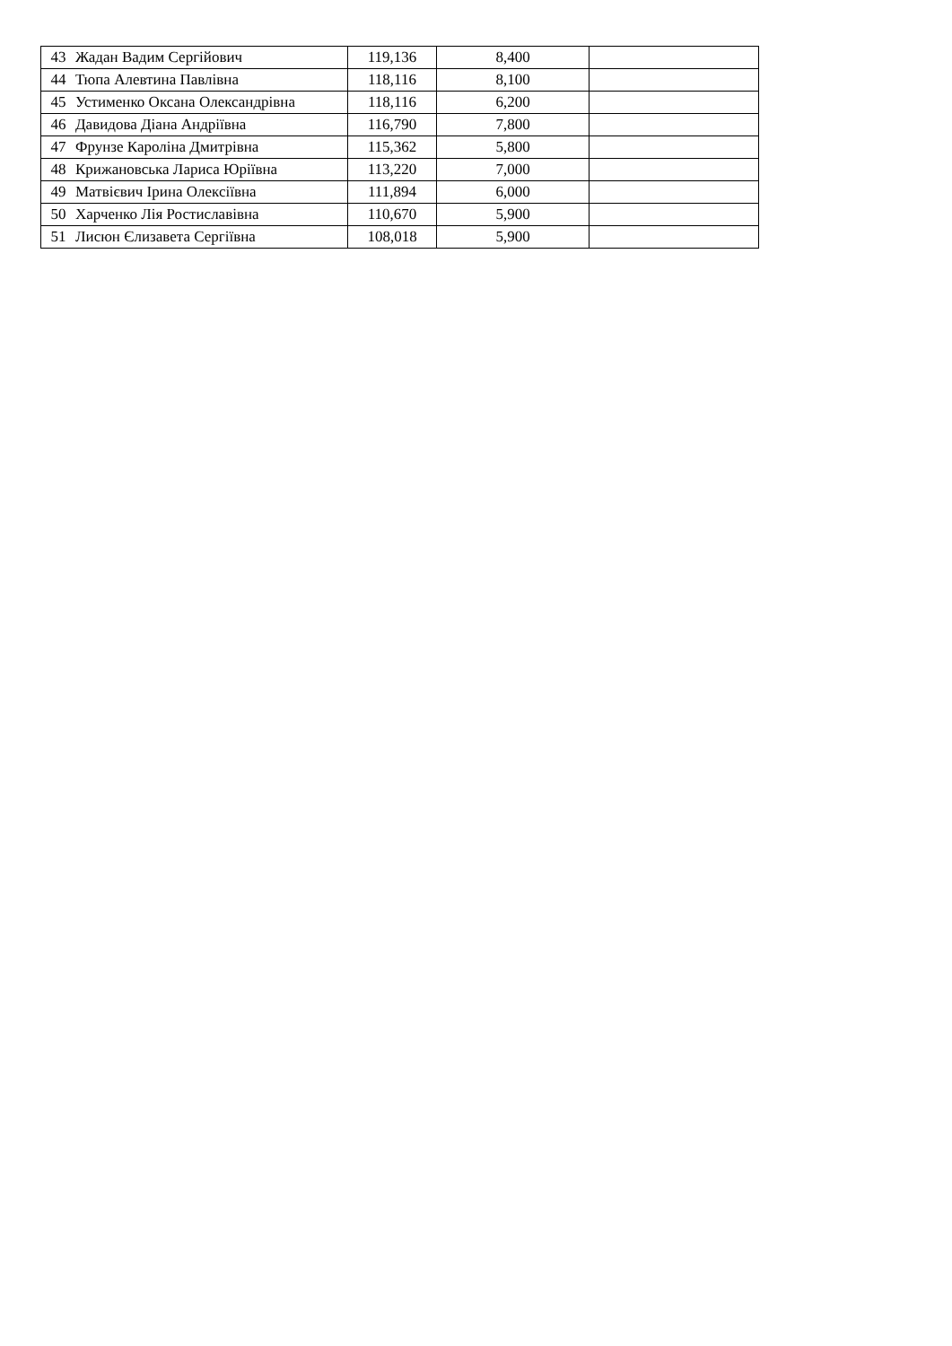| 43 | Жадан Вадим Сергійович | 119,136 | 8,400 | |
| 44 | Тюпа Алевтина Павлівна | 118,116 | 8,100 | |
| 45 | Устименко Оксана Олександрівна | 118,116 | 6,200 | |
| 46 | Давидова Діана Андріївна | 116,790 | 7,800 | |
| 47 | Фрунзе Кароліна Дмитрівна | 115,362 | 5,800 | |
| 48 | Крижановська Лариса Юріївна | 113,220 | 7,000 | |
| 49 | Матвієвич Ірина Олексіївна | 111,894 | 6,000 | |
| 50 | Харченко Лія Ростиславівна | 110,670 | 5,900 | |
| 51 | Лисюн Єлизавета Сергіївна | 108,018 | 5,900 | |